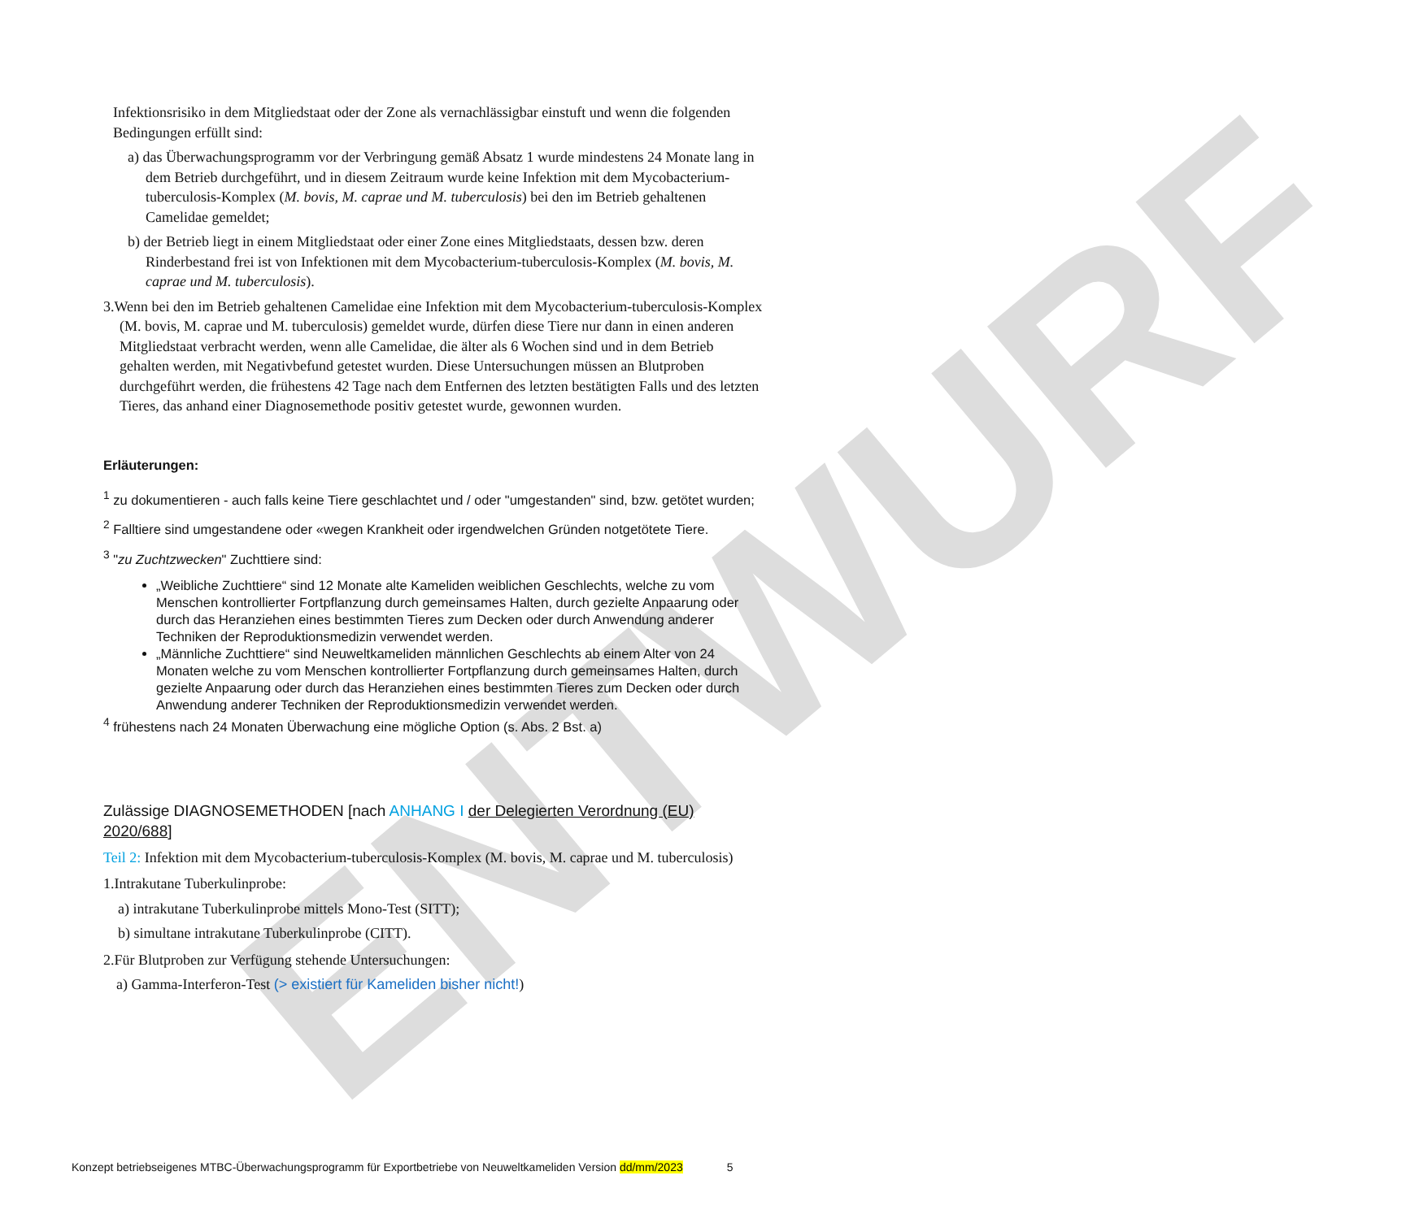ENTWURF
Infektionsrisiko in dem Mitgliedstaat oder der Zone als vernachlässigbar einstuft und wenn die folgenden Bedingungen erfüllt sind:
a) das Überwachungsprogramm vor der Verbringung gemäß Absatz 1 wurde mindestens 24 Monate lang in dem Betrieb durchgeführt, und in diesem Zeitraum wurde keine Infektion mit dem Mycobacterium-tuberculosis-Komplex (M. bovis, M. caprae und M. tuberculosis) bei den im Betrieb gehaltenen Camelidae gemeldet;
b) der Betrieb liegt in einem Mitgliedstaat oder einer Zone eines Mitgliedstaats, dessen bzw. deren Rinderbestand frei ist von Infektionen mit dem Mycobacterium-tuberculosis-Komplex (M. bovis, M. caprae und M. tuberculosis).
3.Wenn bei den im Betrieb gehaltenen Camelidae eine Infektion mit dem Mycobacterium-tuberculosis-Komplex (M. bovis, M. caprae und M. tuberculosis) gemeldet wurde, dürfen diese Tiere nur dann in einen anderen Mitgliedstaat verbracht werden, wenn alle Camelidae, die älter als 6 Wochen sind und in dem Betrieb gehalten werden, mit Negativbefund getestet wurden. Diese Untersuchungen müssen an Blutproben durchgeführt werden, die frühestens 42 Tage nach dem Entfernen des letzten bestätigten Falls und des letzten Tieres, das anhand einer Diagnosemethode positiv getestet wurde, gewonnen wurden.
Erläuterungen:
<sup>1</sup> zu dokumentieren - auch falls keine Tiere geschlachtet und / oder "umgestanden" sind, bzw. getötet wurden;
<sup>2</sup> Falltiere sind umgestandene oder «wegen Krankheit oder irgendwelchen Gründen notgetötete Tiere.
<sup>3</sup> "zu Zuchtzwecken" Zuchttiere sind:
„Weibliche Zuchttiere“ sind 12 Monate alte Kameliden weiblichen Geschlechts, welche zu vom Menschen kontrollierter Fortpflanzung durch gemeinsames Halten, durch gezielte Anpaarung oder durch das Heranziehen eines bestimmten Tieres zum Decken oder durch Anwendung anderer Techniken der Reproduktionsmedizin verwendet werden.
„Männliche Zuchttiere“ sind Neuweltkameliden männlichen Geschlechts ab einem Alter von 24 Monaten welche zu vom Menschen kontrollierter Fortpflanzung durch gemeinsames Halten, durch gezielte Anpaarung oder durch das Heranziehen eines bestimmten Tieres zum Decken oder durch Anwendung anderer Techniken der Reproduktionsmedizin verwendet werden.
<sup>4</sup> frühestens nach 24 Monaten Überwachung eine mögliche Option (s. Abs. 2 Bst. a)
Zulässige DIAGNOSEMETHODEN [nach ANHANG I der Delegierten Verordnung (EU) 2020/688]
Teil 2: Infektion mit dem Mycobacterium-tuberculosis-Komplex (M. bovis, M. caprae und M. tuberculosis)
1.Intrakutane Tuberkulinprobe:
a) intrakutane Tuberkulinprobe mittels Mono-Test (SITT);
b) simultane intrakutane Tuberkulinprobe (CITT).
2.Für Blutproben zur Verfügung stehende Untersuchungen:
a) Gamma-Interferon-Test (> existiert für Kameliden bisher nicht!)
Konzept betriebseigenes MTBC-Überwachungsprogramm für Exportbetriebe von Neuweltkameliden Version dd/mm/2023 5